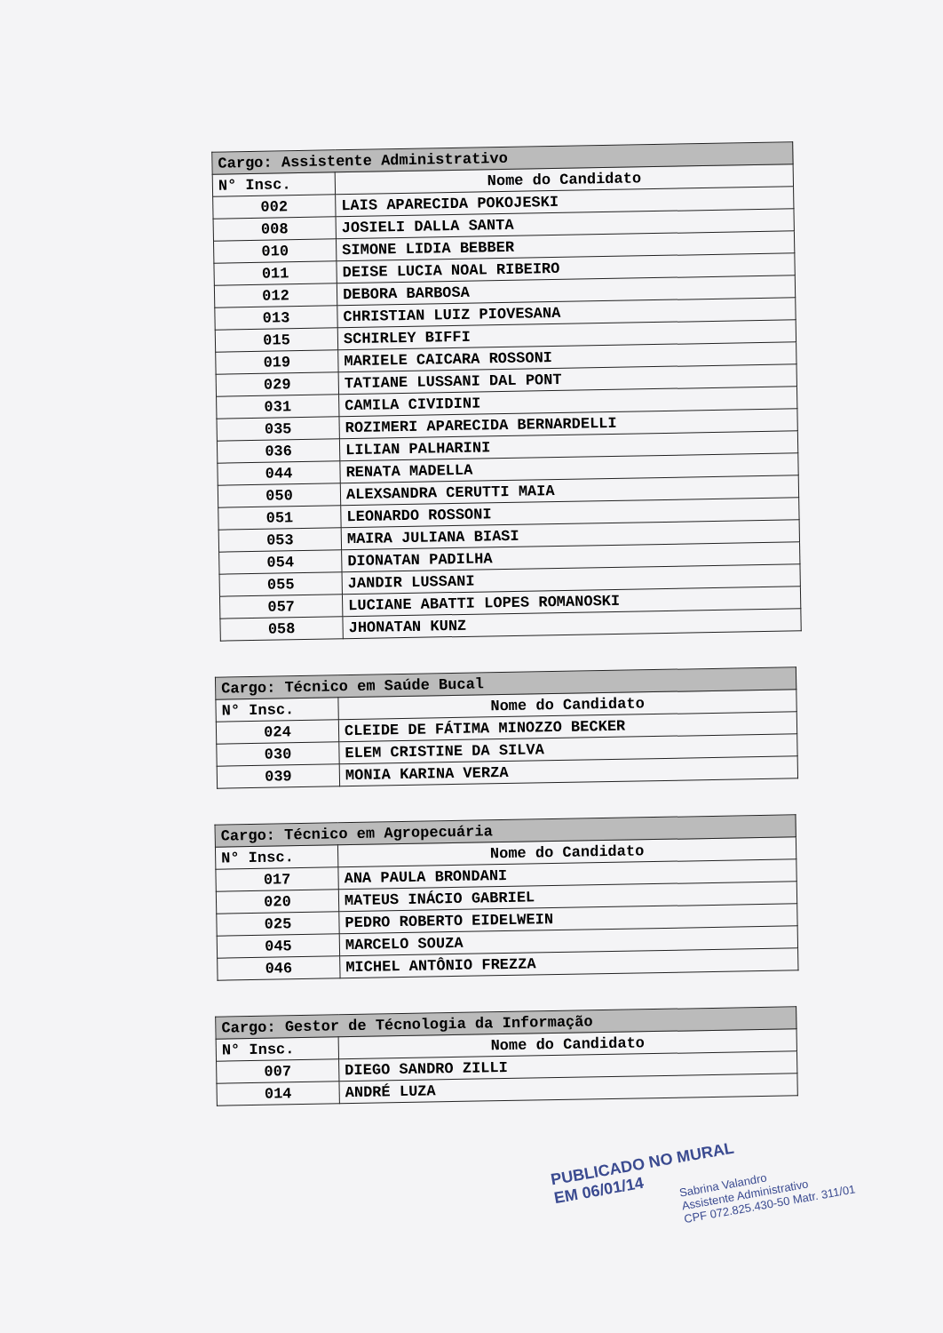| Cargo: Assistente Administrativo | |
| --- | --- |
| N° Insc. | Nome do Candidato |
| 002 | LAIS APARECIDA POKOJESKI |
| 008 | JOSIELI DALLA SANTA |
| 010 | SIMONE LIDIA BEBBER |
| 011 | DEISE LUCIA NOAL RIBEIRO |
| 012 | DEBORA BARBOSA |
| 013 | CHRISTIAN LUIZ PIOVESANA |
| 015 | SCHIRLEY BIFFI |
| 019 | MARIELE CAICARA ROSSONI |
| 029 | TATIANE LUSSANI DAL PONT |
| 031 | CAMILA CIVIDINI |
| 035 | ROZIMERI APARECIDA BERNARDELLI |
| 036 | LILIAN PALHARINI |
| 044 | RENATA MADELLA |
| 050 | ALEXSANDRA CERUTTI MAIA |
| 051 | LEONARDO ROSSONI |
| 053 | MAIRA JULIANA BIASI |
| 054 | DIONATAN PADILHA |
| 055 | JANDIR LUSSANI |
| 057 | LUCIANE ABATTI LOPES ROMANOSKI |
| 058 | JHONATAN KUNZ |
| Cargo: Técnico em Saúde Bucal | |
| --- | --- |
| N° Insc. | Nome do Candidato |
| 024 | CLEIDE DE FÁTIMA MINOZZO BECKER |
| 030 | ELEM CRISTINE DA SILVA |
| 039 | MONIA KARINA VERZA |
| Cargo: Técnico em Agropecuária | |
| --- | --- |
| N° Insc. | Nome do Candidato |
| 017 | ANA PAULA BRONDANI |
| 020 | MATEUS INÁCIO GABRIEL |
| 025 | PEDRO ROBERTO EIDELWEIN |
| 045 | MARCELO SOUZA |
| 046 | MICHEL ANTÔNIO FREZZA |
| Cargo: Gestor de Técnologia da Informação | |
| --- | --- |
| N° Insc. | Nome do Candidato |
| 007 | DIEGO SANDRO ZILLI |
| 014 | ANDRÉ LUZA |
PUBLICADO NO MURAL
EM 06/01/14
Sabrina Valandro
Assistente Administrativo
CPF 072.825.430-50 Matr. 311/01